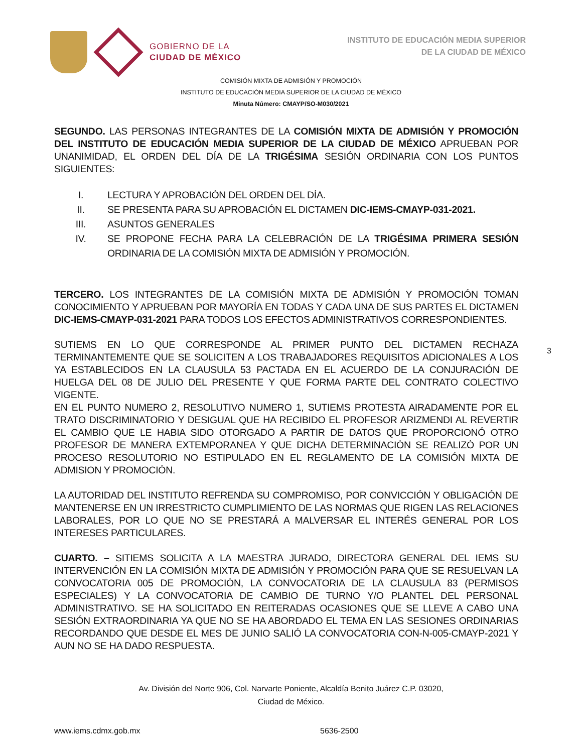GOBIERNO DE LA
CIUDAD DE MÉXICO
INSTITUTO DE EDUCACIÓN MEDIA SUPERIOR
DE LA CIUDAD DE MÉXICO
COMISIÓN MIXTA DE ADMISIÓN Y PROMOCIÓN
INSTITUTO DE EDUCACIÓN MEDIA SUPERIOR DE LA CIUDAD DE MÉXICO
Minuta Número: CMAYP/SO-M030/2021
SEGUNDO. LAS PERSONAS INTEGRANTES DE LA COMISIÓN MIXTA DE ADMISIÓN Y PROMOCIÓN DEL INSTITUTO DE EDUCACIÓN MEDIA SUPERIOR DE LA CIUDAD DE MÉXICO APRUEBAN POR UNANIMIDAD, EL ORDEN DEL DÍA DE LA TRIGÉSIMA SESIÓN ORDINARIA CON LOS PUNTOS SIGUIENTES:
I. LECTURA Y APROBACIÓN DEL ORDEN DEL DÍA.
II. SE PRESENTA PARA SU APROBACIÓN EL DICTAMEN DIC-IEMS-CMAYP-031-2021.
III. ASUNTOS GENERALES
IV. SE PROPONE FECHA PARA LA CELEBRACIÓN DE LA TRIGÉSIMA PRIMERA SESIÓN ORDINARIA DE LA COMISIÓN MIXTA DE ADMISIÓN Y PROMOCIÓN.
TERCERO. LOS INTEGRANTES DE LA COMISIÓN MIXTA DE ADMISIÓN Y PROMOCIÓN TOMAN CONOCIMIENTO Y APRUEBAN POR MAYORÍA EN TODAS Y CADA UNA DE SUS PARTES EL DICTAMEN DIC-IEMS-CMAYP-031-2021 PARA TODOS LOS EFECTOS ADMINISTRATIVOS CORRESPONDIENTES.
SUTIEMS EN LO QUE CORRESPONDE AL PRIMER PUNTO DEL DICTAMEN RECHAZA TERMINANTEMENTE QUE SE SOLICITEN A LOS TRABAJADORES REQUISITOS ADICIONALES A LOS YA ESTABLECIDOS EN LA CLAUSULA 53 PACTADA EN EL ACUERDO DE LA CONJURACIÓN DE HUELGA DEL 08 DE JULIO DEL PRESENTE Y QUE FORMA PARTE DEL CONTRATO COLECTIVO VIGENTE.
EN EL PUNTO NUMERO 2, RESOLUTIVO NUMERO 1, SUTIEMS PROTESTA AIRADAMENTE POR EL TRATO DISCRIMINATORIO Y DESIGUAL QUE HA RECIBIDO EL PROFESOR ARIZMENDI AL REVERTIR EL CAMBIO QUE LE HABIA SIDO OTORGADO A PARTIR DE DATOS QUE PROPORCIONÓ OTRO PROFESOR DE MANERA EXTEMPORANEA Y QUE DICHA DETERMINACIÓN SE REALIZÓ POR UN PROCESO RESOLUTORIO NO ESTIPULADO EN EL REGLAMENTO DE LA COMISIÓN MIXTA DE ADMISION Y PROMOCIÓN.
LA AUTORIDAD DEL INSTITUTO REFRENDA SU COMPROMISO, POR CONVICCIÓN Y OBLIGACIÓN DE MANTENERSE EN UN IRRESTRICTO CUMPLIMIENTO DE LAS NORMAS QUE RIGEN LAS RELACIONES LABORALES, POR LO QUE NO SE PRESTARÁ A MALVERSAR EL INTERÉS GENERAL POR LOS INTERESES PARTICULARES.
CUARTO. – SITIEMS SOLICITA A LA MAESTRA JURADO, DIRECTORA GENERAL DEL IEMS SU INTERVENCIÓN EN LA COMISIÓN MIXTA DE ADMISIÓN Y PROMOCIÓN PARA QUE SE RESUELVAN LA CONVOCATORIA 005 DE PROMOCIÓN, LA CONVOCATORIA DE LA CLAUSULA 83 (PERMISOS ESPECIALES) Y LA CONVOCATORIA DE CAMBIO DE TURNO Y/O PLANTEL DEL PERSONAL ADMINISTRATIVO. SE HA SOLICITADO EN REITERADAS OCASIONES QUE SE LLEVE A CABO UNA SESIÓN EXTRAORDINARIA YA QUE NO SE HA ABORDADO EL TEMA EN LAS SESIONES ORDINARIAS RECORDANDO QUE DESDE EL MES DE JUNIO SALIÓ LA CONVOCATORIA CON-N-005-CMAYP-2021 Y AUN NO SE HA DADO RESPUESTA.
3
Av. División del Norte 906, Col. Narvarte Poniente, Alcaldía Benito Juárez C.P. 03020,
Ciudad de México.
www.iems.cdmx.gob.mx 5636-2500